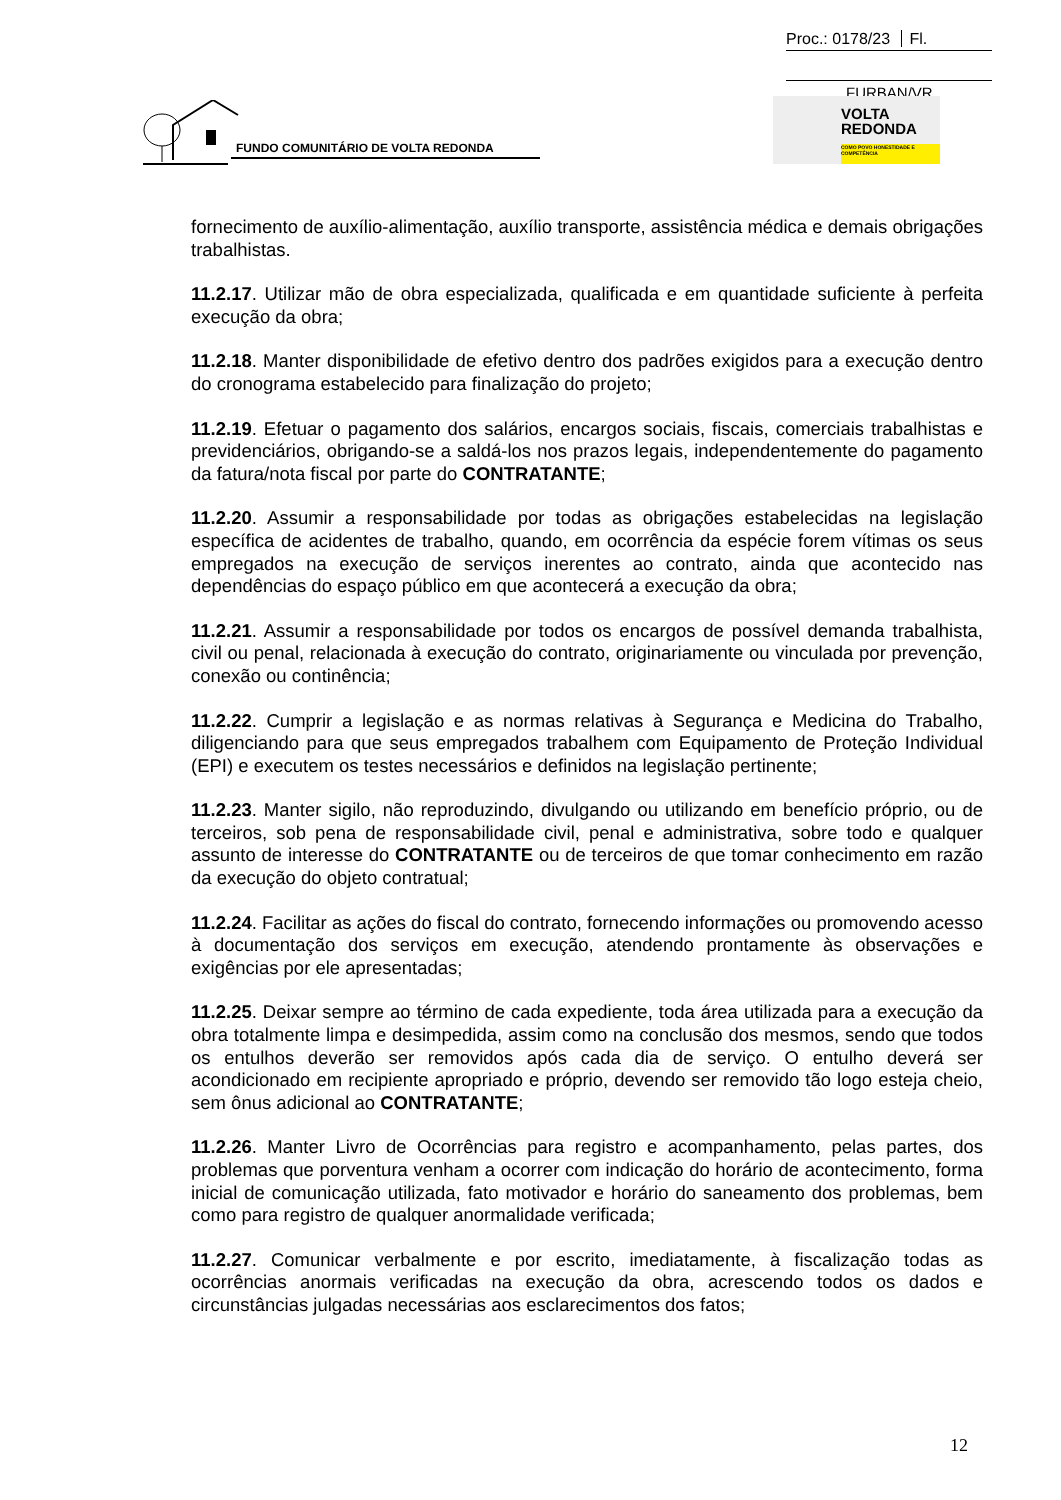Proc.: 0178/23 Fl.
FURBAN/VR
FUNDO COMUNITÁRIO DE VOLTA REDONDA
VOLTA
REDONDA
COMO POVO HONESTIDADE E COMPETÊNCIA
fornecimento de auxílio-alimentação, auxílio transporte, assistência médica e demais obrigações trabalhistas.
11.2.17. Utilizar mão de obra especializada, qualificada e em quantidade suficiente à perfeita execução da obra;
11.2.18. Manter disponibilidade de efetivo dentro dos padrões exigidos para a execução dentro do cronograma estabelecido para finalização do projeto;
11.2.19. Efetuar o pagamento dos salários, encargos sociais, fiscais, comerciais trabalhistas e previdenciários, obrigando-se a saldá-los nos prazos legais, independentemente do pagamento da fatura/nota fiscal por parte do CONTRATANTE;
11.2.20. Assumir a responsabilidade por todas as obrigações estabelecidas na legislação específica de acidentes de trabalho, quando, em ocorrência da espécie forem vítimas os seus empregados na execução de serviços inerentes ao contrato, ainda que acontecido nas dependências do espaço público em que acontecerá a execução da obra;
11.2.21. Assumir a responsabilidade por todos os encargos de possível demanda trabalhista, civil ou penal, relacionada à execução do contrato, originariamente ou vinculada por prevenção, conexão ou continência;
11.2.22. Cumprir a legislação e as normas relativas à Segurança e Medicina do Trabalho, diligenciando para que seus empregados trabalhem com Equipamento de Proteção Individual (EPI) e executem os testes necessários e definidos na legislação pertinente;
11.2.23. Manter sigilo, não reproduzindo, divulgando ou utilizando em benefício próprio, ou de terceiros, sob pena de responsabilidade civil, penal e administrativa, sobre todo e qualquer assunto de interesse do CONTRATANTE ou de terceiros de que tomar conhecimento em razão da execução do objeto contratual;
11.2.24. Facilitar as ações do fiscal do contrato, fornecendo informações ou promovendo acesso à documentação dos serviços em execução, atendendo prontamente às observações e exigências por ele apresentadas;
11.2.25. Deixar sempre ao término de cada expediente, toda área utilizada para a execução da obra totalmente limpa e desimpedida, assim como na conclusão dos mesmos, sendo que todos os entulhos deverão ser removidos após cada dia de serviço. O entulho deverá ser acondicionado em recipiente apropriado e próprio, devendo ser removido tão logo esteja cheio, sem ônus adicional ao CONTRATANTE;
11.2.26. Manter Livro de Ocorrências para registro e acompanhamento, pelas partes, dos problemas que porventura venham a ocorrer com indicação do horário de acontecimento, forma inicial de comunicação utilizada, fato motivador e horário do saneamento dos problemas, bem como para registro de qualquer anormalidade verificada;
11.2.27. Comunicar verbalmente e por escrito, imediatamente, à fiscalização todas as ocorrências anormais verificadas na execução da obra, acrescendo todos os dados e circunstâncias julgadas necessárias aos esclarecimentos dos fatos;
12